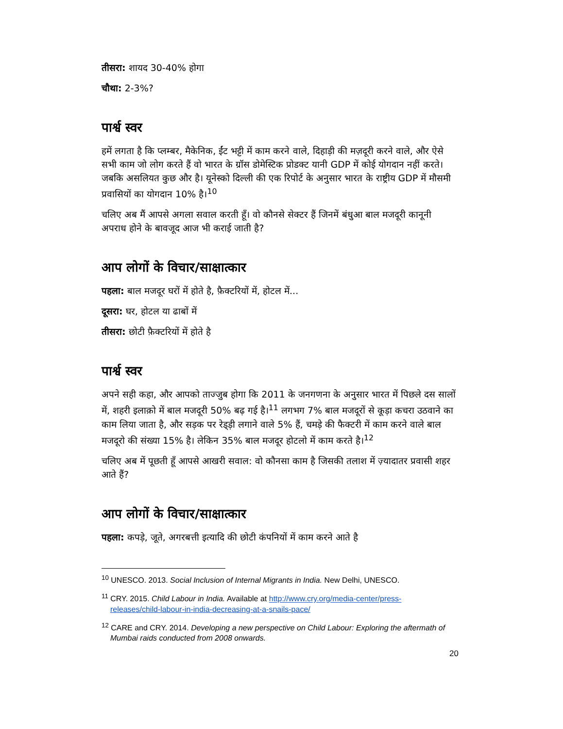तीसरा: शायद 30-40% होगा
चौथा: 2-3%?
पार्श्व स्वर
हमें लगता है कि प्लम्बर, मैकेनिक, ईंट भट्टी में काम करने वाले, दिहाड़ी की मज़दूरी करने वाले, और ऐसे सभी काम जो लोग करते हैं वो भारत के ग्रॉस डोमेस्टिक प्रोडक्ट यानी GDP में कोई योगदान नहीं करते। जबकि असलियत कुछ और है। यूनेस्को दिल्ली की एक रिपोर्ट के अनुसार भारत के राष्ट्रीय GDP में मौसमी प्रवासियों का योगदान 10% है।<sup>10</sup>
चलिए अब मैं आपसे अगला सवाल करती हूँ। वो कौनसे सेक्टर हैं जिनमें बंधुआ बाल मजदूरी कानूनी अपराध होने के बावजूद आज भी कराई जाती है?
आप लोगों के विचार/साक्षात्कार
पहला: बाल मजदूर घरों में होते है, फ़ैक्टरियों में, होटल में...
दूसरा: घर, होटल या ढाबों में
तीसरा: छोटी फ़ैक्टरियों में होते है
पार्श्व स्वर
अपने सही कहा, और आपको ताज्जुब होगा कि 2011 के जनगणना के अनुसार भारत में पिछले दस सालों में, शहरी इलाक़ो में बाल मजदूरी 50% बढ़ गई है।<sup>11</sup> लगभग 7% बाल मजदूरों से कूड़ा कचरा उठवाने का काम लिया जाता है, और सड़क पर रेड्ड़ी लगाने वाले 5% हैं, चमड़े की फैक्टरी में काम करने वाले बाल मजदूरो की संख्या 15% है। लेकिन 35% बाल मजदूर होटलो में काम करते है।<sup>12</sup>
चलिए अब में पूछती हूँ आपसे आखरी सवाल: वो कौनसा काम है जिसकी तलाश में ज़्यादातर प्रवासी शहर आते हैं?
आप लोगों के विचार/साक्षात्कार
पहला: कपड़े, जूते, अगरबत्ती इत्यादि की छोटी कंपनियों में काम करने आते है
<sup>10</sup> UNESCO. 2013. Social Inclusion of Internal Migrants in India. New Delhi, UNESCO.
<sup>11</sup> CRY. 2015. Child Labour in India. Available at http://www.cry.org/media-center/press-releases/child-labour-in-india-decreasing-at-a-snails-pace/
<sup>12</sup> CARE and CRY. 2014. Developing a new perspective on Child Labour: Exploring the aftermath of Mumbai raids conducted from 2008 onwards.
20